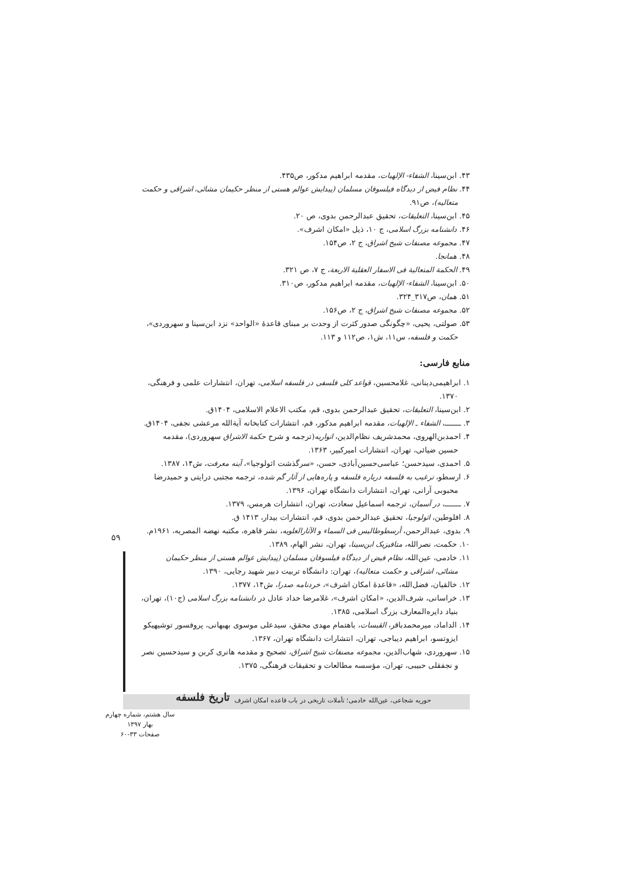۴۳. ابن‌سینا، الشفاء- الإلهیات، مقدمه ابراهیم مدکور، ص۴۳۵.
۴۴. نظام فیض از دیدگاه فیلسوفان مسلمان (پیدایش عوالم هستی از منظر حکیمان مشائی، اشراقی و حکمت متعالیه)، ص۹۱.
۴۵. ابن‌سینا، التعلیقات، تحقیق عبدالرحمن بدوی، ص ۲۰.
۴۶. دانشنامه بزرگ اسلامی، ج ۱۰، ذیل «امکان اشرف».
۴۷. مجموعه مصنفات شیخ اشراق، ج ۲، ص۱۵۴.
۴۸. همانجا.
۴۹. الحکمة المتعالیة فی الاسفار العقلیة الاربعة، ج ۷، ص ۳۲۱.
۵۰. ابن‌سینا، الشفاء- الإلهیات، مقدمه ابراهیم مدکور، ص۳۱۰.
۵۱. همان، ص۳۱۷_۳۲۴.
۵۲. مجموعه مصنفات شیخ اشراق، ج ۲، ص۱۵۶.
۵۳. صولتی، یحیی، «چگونگی صدور کثرت از وحدت بر مبنای قاعدۀ «الواحد» نزد ابن‌سینا و سهروردی»، حکمت و فلسفه، س۱۱، ش۱، ص۱۱۲ و ۱۱۳.
منابع فارسی:
۱. ابراهیمی‌دینانی، غلامحسین، قواعد کلی فلسفی در فلسفه اسلامی، تهران، انتشارات علمی و فرهنگی، ۱۳۷۰.
۲. ابن‌سینا، التعلیقات، تحقیق عبدالرحمن بدوی، قم، مکتب الاعلام الاسلامی، ۱۴۰۴ق.
۳. ـــــــ، الشفاء ـ الإلهیات، مقدمه ابراهیم مدکور، قم، انتشارات کتابخانه آیةالله مرعشی نجفی، ۱۴۰۴ق.
۴. احمدبن‌الهروی، محمدشریف نظام‌الدین، انواریه(ترجمه و شرح حکمة الاشراق سهروردی)، مقدمه حسین ضیائی، تهران، انتشارات امیرکبیر، ۱۳۶۳.
۵. احمدی، سیدحسن؛ عباسی‌حسین‌آبادی، حسن، «سرگذشت اثولوجیا»، آینه معرفت، ش۱۴، ۱۳۸۷.
۶. ارسطو، ترغیب به فلسفه درباره فلسفه و پاره‌هایی از آثار گم شده، ترجمه مجتبی درایتی و حمیدرضا محبوبی آرانی، تهران، انتشارات دانشگاه تهران، ۱۳۹۶.
۷. ـــــــ، در آسمان، ترجمه اسماعیل سعادت، تهران، انتشارات هرمس، ۱۳۷۹.
۸. افلوطین، اثولوجیا، تحقیق عبدالرحمن بدوی، قم، انتشارات بیدار، ۱۴۱۳ ق.
۹. بدوی، عبدالرحمن، أرسطوطالیس فی السماء و الآثارالعلویه، نشر قاهره، مکتبه نهضه المصریه، ۱۹۶۱م.
۱۰. حکمت، نصرالله، متافیزیک ابن‌سینا، تهران، نشر الهام، ۱۳۸۹.
۱۱. خادمی، عین‌الله، نظام فیض از دیدگاه فیلسوفان مسلمان (پیدایش عوالم هستی از منظر حکیمان مشائی، اشراقی و حکمت متعالیه)، تهران: دانشگاه تربیت دبیر شهید رجایی، ۱۳۹۰.
۱۲. خالقیان، فضل‌الله، «قاعدۀ امکان اشرف»، خردنامه صدرا، ش۱۴، ۱۳۷۷.
۱۳. خراسانی، شرف‌الدین، «امکان اشرف»، غلامرضا حداد عادل در دانشنامه بزرگ اسلامی (ج۱۰)، تهران، بنیاد دایره‌المعارف بزرگ اسلامی، ۱۳۸۵.
۱۴. الداماد، میرمحمدباقر، القبسات، باهتمام مهدی محقق، سیدعلی موسوی بهبهانی، پروفسور توشیهیکو ایزوتسو، ابراهیم دیباجی، تهران، انتشارات دانشگاه تهران، ۱۳۶۷.
۱۵. سهروردی، شهاب‌الدین، مجموعه مصنفات شیخ اشراق، تصحیح و مقدمه هانری کربن و سیدحسین نصر و نجفقلی حبیبی، تهران، مؤسسه مطالعات و تحقیقات فرهنگی، ۱۳۷۵.
۵۹
تاریخ فلسفه
حوریه شجاعی، عین‌الله خادمی؛ تأملات تاریخی در باب قاعده امکان اشرف
سال هشتم، شماره چهارم
بهار ۱۳۹۷
صفحات ۳۳-۶۰